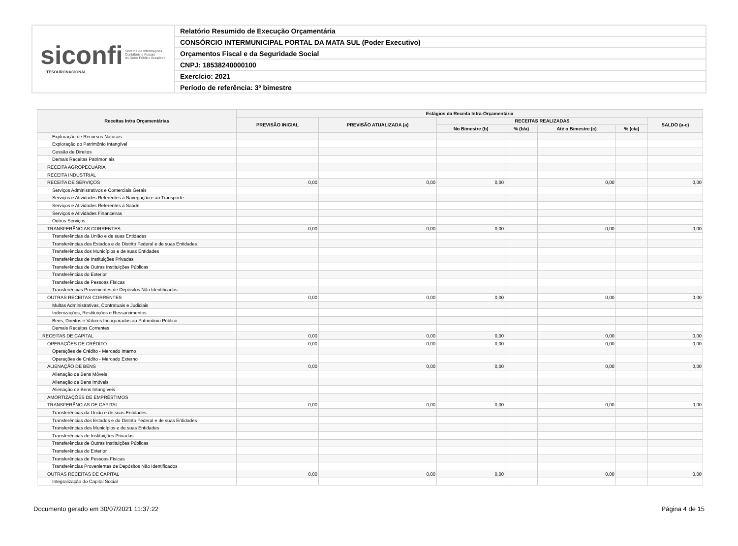siconfi Sistema de Informações
Contábeis e Fiscais
do Setor Público Brasileiro
TESOURONACIONAL
Relatório Resumido de Execução Orçamentária
CONSÓRCIO INTERMUNICIPAL PORTAL DA MATA SUL (Poder Executivo)
Orçamentos Fiscal e da Seguridade Social
CNPJ: 18538240000100
Exercício: 2021
Período de referência: 3º bimestre
| Receitas Intra Orçamentárias | Estágios da Receita Intra-Orçamentária | | | | | | |
| --- | --- | --- | --- | --- | --- | --- | --- |
| | PREVISÃO INICIAL | PREVISÃO ATUALIZADA (a) | RECEITAS REALIZADAS | | | | SALDO (a-c) |
| | | | No Bimestre (b) | % (b/a) | Até o Bimestre (c) | % (c/a) | |
| Exploração de Recursos Naturais | | | | | | | |
| Exploração do Patrimônio Intangível | | | | | | | |
| Cessão de Direitos | | | | | | | |
| Demais Receitas Patrimoniais | | | | | | | |
| RECEITA AGROPECUÁRIA | | | | | | | |
| RECEITA INDUSTRIAL | | | | | | | |
| RECEITA DE SERVIÇOS | 0,00 | 0,00 | 0,00 | | 0,00 | | 0,00 |
| Serviços Administrativos e Comerciais Gerais | | | | | | | |
| Serviços e Atividades Referentes à Navegação e ao Transporte | | | | | | | |
| Serviços e Atividades Referentes à Saúde | | | | | | | |
| Serviços e Atividades Financeiras | | | | | | | |
| Outros Serviços | | | | | | | |
| TRANSFERÊNCIAS CORRENTES | 0,00 | 0,00 | 0,00 | | 0,00 | | 0,00 |
| Transferências da União e de suas Entidades | | | | | | | |
| Transferências dos Estados e do Distrito Federal e de suas Entidades | | | | | | | |
| Transferências dos Municípios e de suas Entidades | | | | | | | |
| Transferências de Instituições Privadas | | | | | | | |
| Transferências de Outras Instituições Públicas | | | | | | | |
| Transferências do Exterior | | | | | | | |
| Transferências de Pessoas Físicas | | | | | | | |
| Transferências Provenientes de Depósitos Não Identificados | | | | | | | |
| OUTRAS RECEITAS CORRENTES | 0,00 | 0,00 | 0,00 | | 0,00 | | 0,00 |
| Multas Administrativas, Contratuais e Judiciais | | | | | | | |
| Indenizações, Restituições e Ressarcimentos | | | | | | | |
| Bens, Direitos e Valores Incorporados ao Patrimônio Público | | | | | | | |
| Demais Receitas Correntes | | | | | | | |
| RECEITAS DE CAPITAL | 0,00 | 0,00 | 0,00 | | 0,00 | | 0,00 |
| OPERAÇÕES DE CRÉDITO | 0,00 | 0,00 | 0,00 | | 0,00 | | 0,00 |
| Operações de Crédito - Mercado Interno | | | | | | | |
| Operações de Crédito - Mercado Externo | | | | | | | |
| ALIENAÇÃO DE BENS | 0,00 | 0,00 | 0,00 | | 0,00 | | 0,00 |
| Alienação de Bens Móveis | | | | | | | |
| Alienação de Bens Imóveis | | | | | | | |
| Alienação de Bens Intangíveis | | | | | | | |
| AMORTIZAÇÕES DE EMPRÉSTIMOS | | | | | | | |
| TRANSFERÊNCIAS DE CAPITAL | 0,00 | 0,00 | 0,00 | | 0,00 | | 0,00 |
| Transferências da União e de suas Entidades | | | | | | | |
| Transferências dos Estados e do Distrito Federal e de suas Entidades | | | | | | | |
| Transferências dos Municípios e de suas Entidades | | | | | | | |
| Transferências de Instituições Privadas | | | | | | | |
| Transferências de Outras Instituições Públicas | | | | | | | |
| Transferências do Exterior | | | | | | | |
| Transferências de Pessoas Físicas | | | | | | | |
| Transferências Provenientes de Depósitos Não Identificados | | | | | | | |
| OUTRAS RECEITAS DE CAPITAL | 0,00 | 0,00 | 0,00 | | 0,00 | | 0,00 |
| Integralização do Capital Social | | | | | | | |
Documento gerado em 30/07/2021 11:37:22 Página 4 de 15